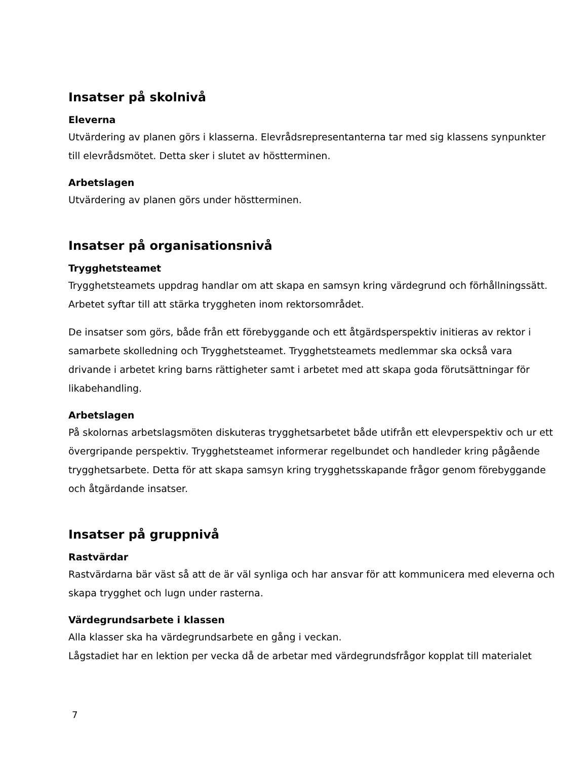Insatser på skolnivå
Eleverna
Utvärdering av planen görs i klasserna. Elevrådsrepresentanterna tar med sig klassens synpunkter till elevrådsmötet. Detta sker i slutet av höstterminen.
Arbetslagen
Utvärdering av planen görs under höstterminen.
Insatser på organisationsnivå
Trygghetsteamet
Trygghetsteamets uppdrag handlar om att skapa en samsyn kring värdegrund och förhållningssätt. Arbetet syftar till att stärka tryggheten inom rektorsområdet.
De insatser som görs, både från ett förebyggande och ett åtgärdsperspektiv initieras av rektor i samarbete skolledning och Trygghetsteamet. Trygghetsteamets medlemmar ska också vara drivande i arbetet kring barns rättigheter samt i arbetet med att skapa goda förutsättningar för likabehandling.
Arbetslagen
På skolornas arbetslagsmöten diskuteras trygghetsarbetet både utifrån ett elevperspektiv och ur ett övergripande perspektiv. Trygghetsteamet informerar regelbundet och handleder kring pågående trygghetsarbete. Detta för att skapa samsyn kring trygghetsskapande frågor genom förebyggande och åtgärdande insatser.
Insatser på gruppnivå
Rastvärdar
Rastvärdarna bär väst så att de är väl synliga och har ansvar för att kommunicera med eleverna och skapa trygghet och lugn under rasterna.
Värdegrundsarbete i klassen
Alla klasser ska ha värdegrundsarbete en gång i veckan.
Lågstadiet har en lektion per vecka då de arbetar med värdegrundsfrågor kopplat till materialet
7